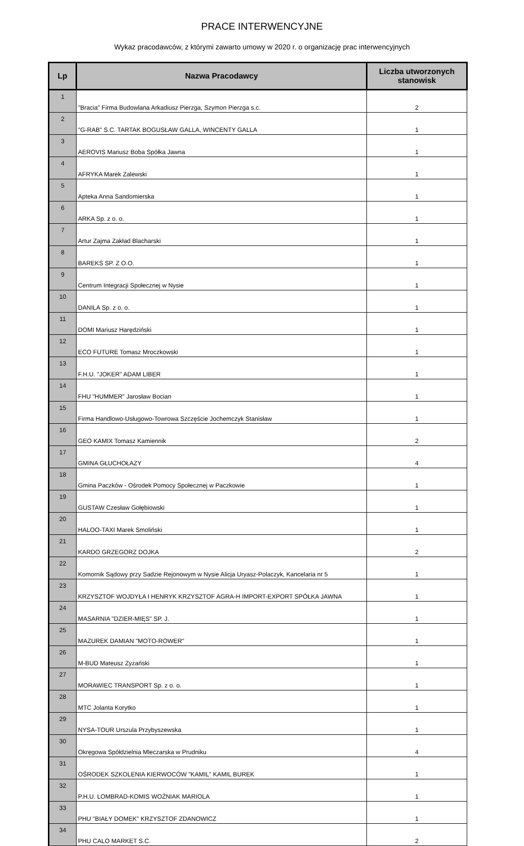PRACE INTERWENCYJNE
Wykaz pracodawców, z którymi zawarto umowy w 2020 r. o organizację prac interwencyjnych
| Lp | Nazwa Pracodawcy | Liczba utworzonych stanowisk |
| --- | --- | --- |
| 1 | "Bracia" Firma Budowlana Arkadiusz Pierzga, Szymon Pierzga s.c. | 2 |
| 2 | "G-RAB" S.C. TARTAK BOGUSŁAW GALLA, WINCENTY GALLA | 1 |
| 3 | AEROVIS Mariusz Boba Spółka Jawna | 1 |
| 4 | AFRYKA Marek Zalewski | 1 |
| 5 | Apteka Anna Sandomierska | 1 |
| 6 | ARKA Sp. z o. o. | 1 |
| 7 | Artur Zajma Zakład Blacharski | 1 |
| 8 | BAREKS SP. Z O.O. | 1 |
| 9 | Centrum Integracji Społecznej w Nysie | 1 |
| 10 | DANILA Sp. z o. o. | 1 |
| 11 | DOMI Mariusz Harędziński | 1 |
| 12 | ECO FUTURE Tomasz Mroczkowski | 1 |
| 13 | F.H.U. "JOKER" ADAM LIBER | 1 |
| 14 | FHU "HUMMER" Jarosław Bocian | 1 |
| 15 | Firma Handlowo-Usługowo-Towrowa Szczęście Jochemczyk Stanisław | 1 |
| 16 | GEO KAMIX Tomasz Kamiennik | 2 |
| 17 | GMINA GŁUCHOŁAZY | 4 |
| 18 | Gmina Paczków - Ośrodek Pomocy Społecznej w Paczkowie | 1 |
| 19 | GUSTAW Czesław Gołębiowski | 1 |
| 20 | HALOO-TAXI Marek Smoliński | 1 |
| 21 | KARDO GRZEGORZ DOJKA | 2 |
| 22 | Komornik Sądowy przy Sadzie Rejonowym w Nysie Alicja Uryasz-Polaczyk, Kancelaria nr 5 | 1 |
| 23 | KRZYSZTOF WOJDYŁA I HENRYK KRZYSZTOF AGRA-H IMPORT-EXPORT SPÓŁKA JAWNA | 1 |
| 24 | MASARNIA "DZIER-MIĘS" SP. J. | 1 |
| 25 | MAZUREK DAMIAN "MOTO-ROWER" | 1 |
| 26 | M-BUD Mateusz Zyzański | 1 |
| 27 | MORAWIEC TRANSPORT Sp. z o. o. | 1 |
| 28 | MTC Jolanta Korytko | 1 |
| 29 | NYSA-TOUR Urszula Przybyszewska | 1 |
| 30 | Okręgowa Spółdzielnia Mleczarska w Prudniku | 4 |
| 31 | OŚRODEK SZKOLENIA KIERWOCÓW "KAMIL" KAMIL BUREK | 1 |
| 32 | P.H.U. LOMBRAD-KOMIS WOŹNIAK MARIOLA | 1 |
| 33 | PHU "BIAŁY DOMEK" KRZYSZTOF ZDANOWICZ | 1 |
| 34 | PHU CALO MARKET S.C. | 2 |